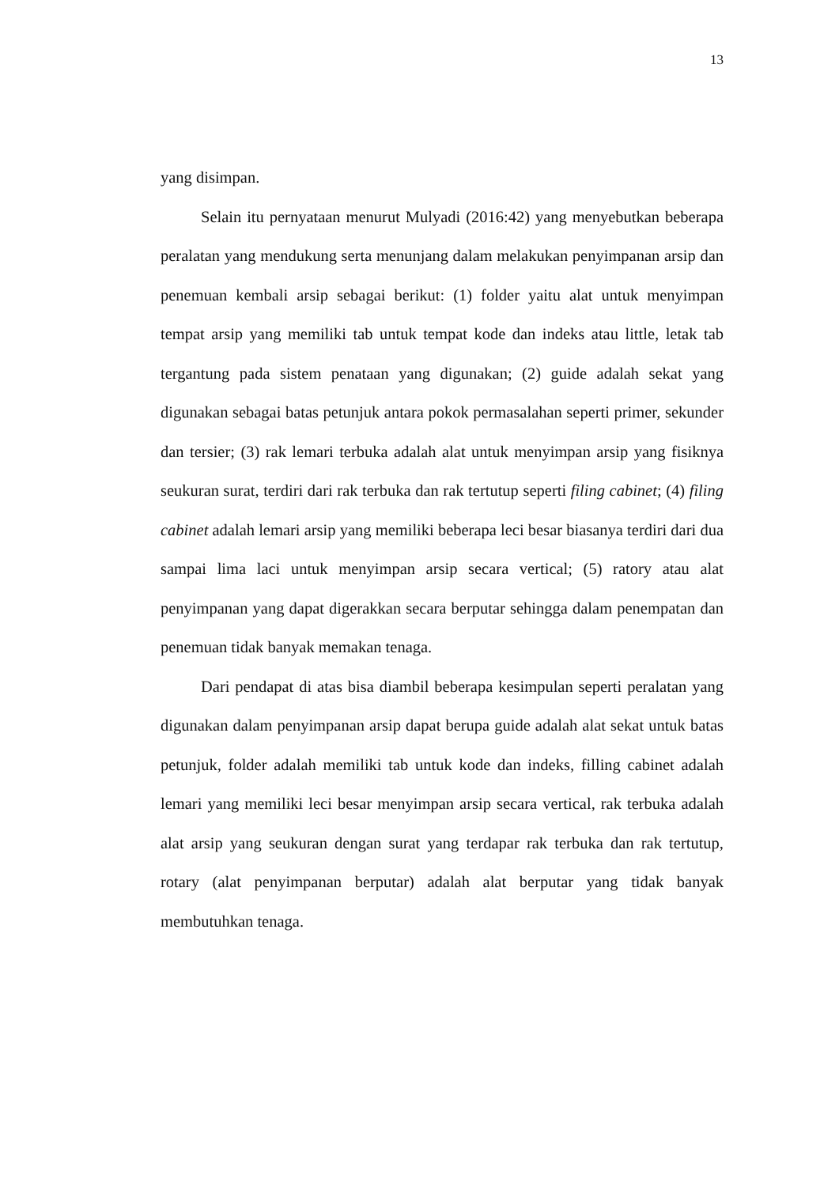13
yang disimpan.
Selain itu pernyataan menurut Mulyadi (2016:42) yang menyebutkan beberapa peralatan yang mendukung serta menunjang dalam melakukan penyimpanan arsip dan penemuan kembali arsip sebagai berikut: (1) folder yaitu alat untuk menyimpan tempat arsip yang memiliki tab untuk tempat kode dan indeks atau little, letak tab tergantung pada sistem penataan yang digunakan; (2) guide adalah sekat yang digunakan sebagai batas petunjuk antara pokok permasalahan seperti primer, sekunder dan tersier; (3) rak lemari terbuka adalah alat untuk menyimpan arsip yang fisiknya seukuran surat, terdiri dari rak terbuka dan rak tertutup seperti filing cabinet; (4) filing cabinet adalah lemari arsip yang memiliki beberapa leci besar biasanya terdiri dari dua sampai lima laci untuk menyimpan arsip secara vertical; (5) ratory atau alat penyimpanan yang dapat digerakkan secara berputar sehingga dalam penempatan dan penemuan tidak banyak memakan tenaga.
Dari pendapat di atas bisa diambil beberapa kesimpulan seperti peralatan yang digunakan dalam penyimpanan arsip dapat berupa guide adalah alat sekat untuk batas petunjuk, folder adalah memiliki tab untuk kode dan indeks, filling cabinet adalah lemari yang memiliki leci besar menyimpan arsip secara vertical, rak terbuka adalah alat arsip yang seukuran dengan surat yang terdapar rak terbuka dan rak tertutup, rotary (alat penyimpanan berputar) adalah alat berputar yang tidak banyak membutuhkan tenaga.